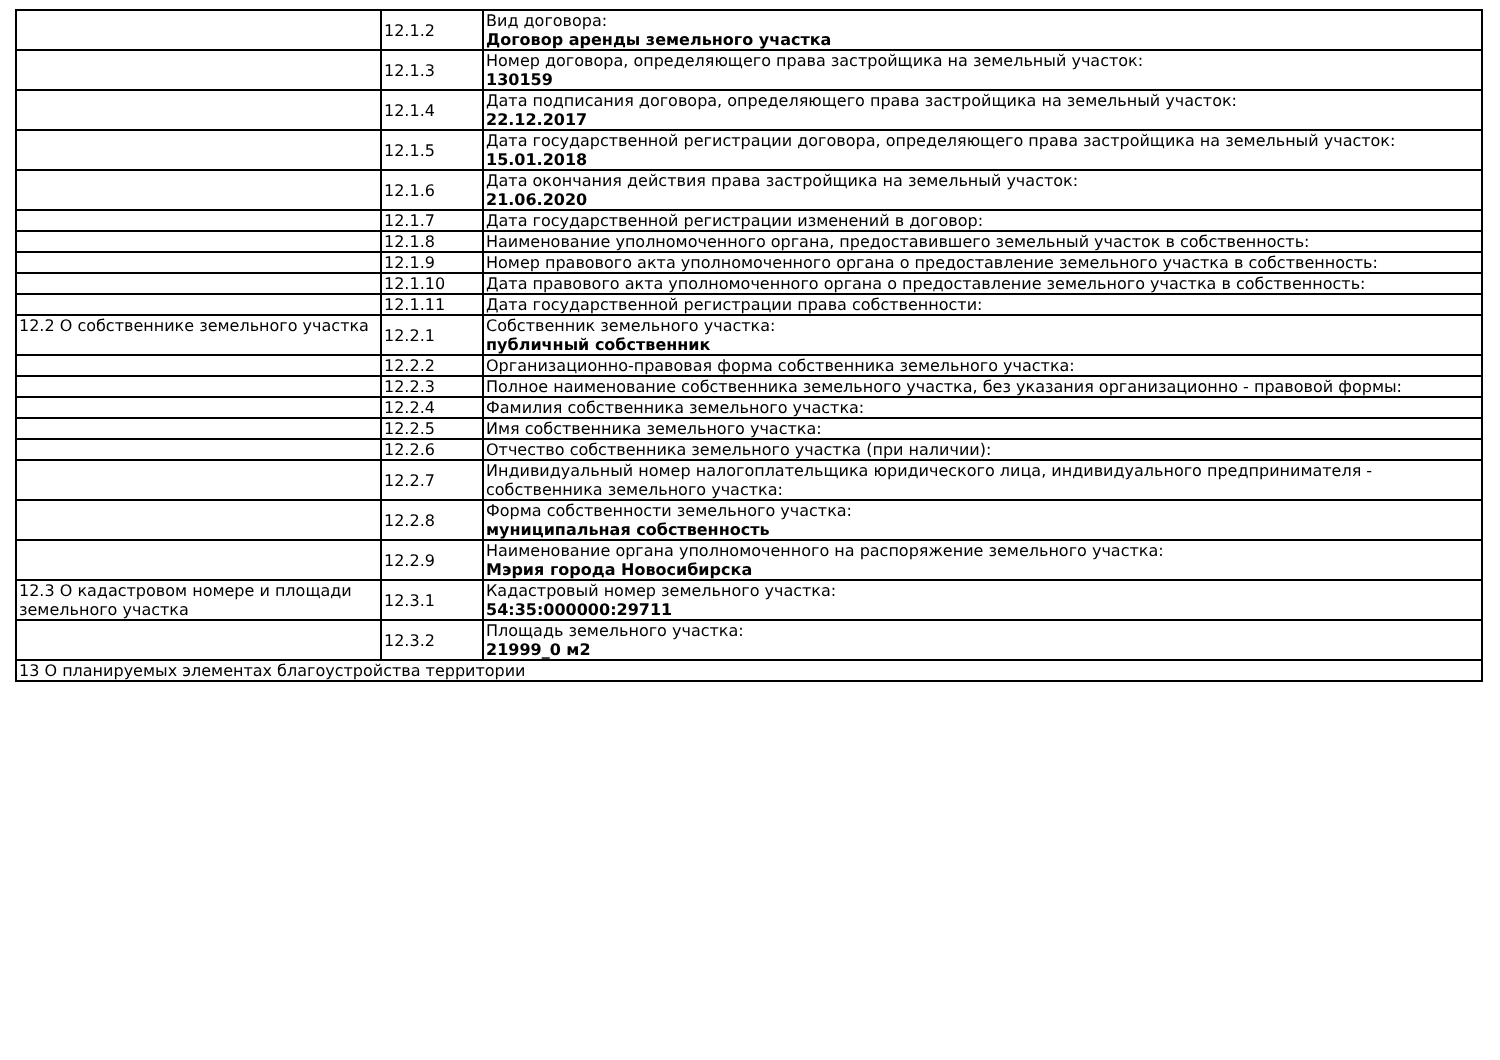| | 12.1.2 | Вид договора: Договор аренды земельного участка |
| | 12.1.3 | Номер договора, определяющего права застройщика на земельный участок: 130159 |
| | 12.1.4 | Дата подписания договора, определяющего права застройщика на земельный участок: 22.12.2017 |
| | 12.1.5 | Дата государственной регистрации договора, определяющего права застройщика на земельный участок: 15.01.2018 |
| | 12.1.6 | Дата окончания действия права застройщика на земельный участок: 21.06.2020 |
| | 12.1.7 | Дата государственной регистрации изменений в договор: |
| | 12.1.8 | Наименование уполномоченного органа, предоставившего земельный участок в собственность: |
| | 12.1.9 | Номер правового акта уполномоченного органа о предоставление земельного участка в собственность: |
| | 12.1.10 | Дата правового акта уполномоченного органа о предоставление земельного участка в собственность: |
| | 12.1.11 | Дата государственной регистрации права собственности: |
| 12.2 О собственнике земельного участка | 12.2.1 | Собственник земельного участка: публичный собственник |
| | 12.2.2 | Организационно-правовая форма собственника земельного участка: |
| | 12.2.3 | Полное наименование собственника земельного участка, без указания организационно - правовой формы: |
| | 12.2.4 | Фамилия собственника земельного участка: |
| | 12.2.5 | Имя собственника земельного участка: |
| | 12.2.6 | Отчество собственника земельного участка (при наличии): |
| | 12.2.7 | Индивидуальный номер налогоплательщика юридического лица, индивидуального предпринимателя - собственника земельного участка: |
| | 12.2.8 | Форма собственности земельного участка: муниципальная собственность |
| | 12.2.9 | Наименование органа уполномоченного на распоряжение земельного участка: Мэрия города Новосибирска |
| 12.3 О кадастровом номере и площади земельного участка | 12.3.1 | Кадастровый номер земельного участка: 54:35:000000:29711 |
| | 12.3.2 | Площадь земельного участка: 21999_0 м2 |
| 13 О планируемых элементах благоустройства территории | | |